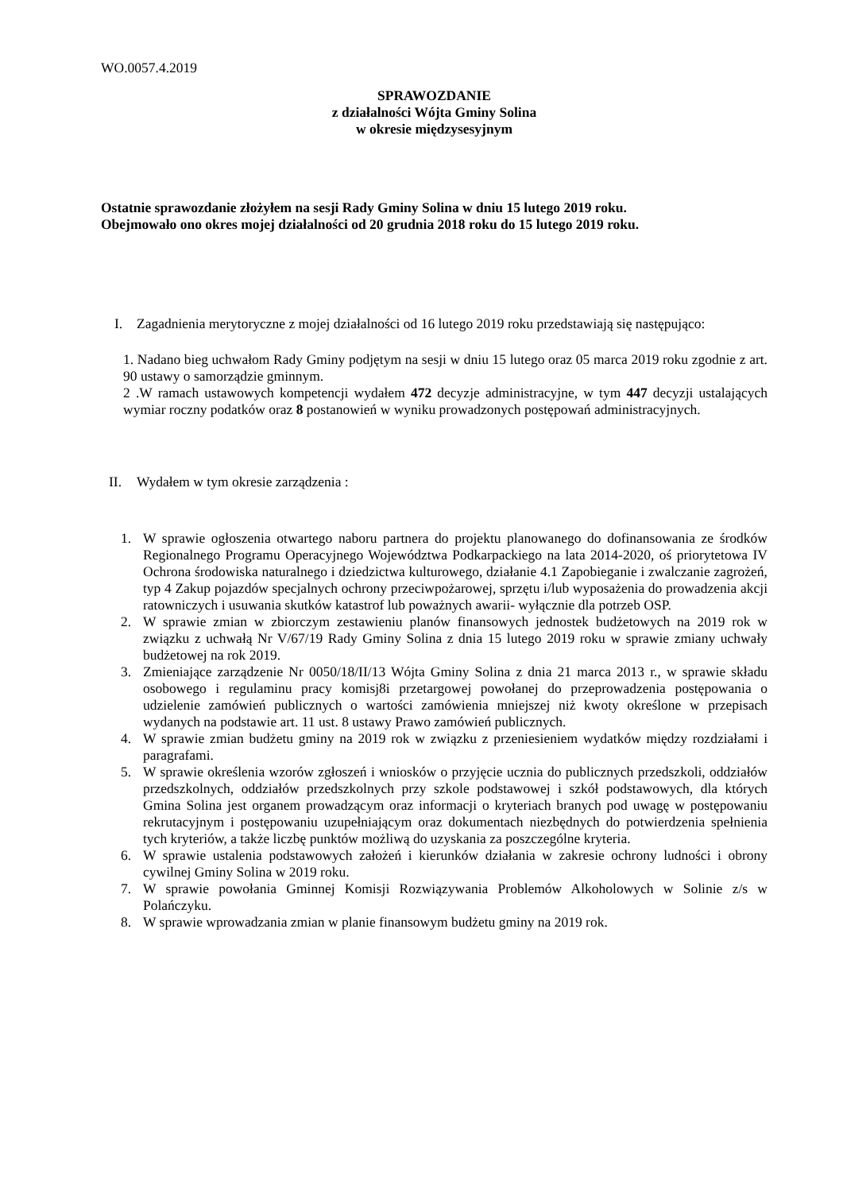WO.0057.4.2019
SPRAWOZDANIE
z działalności Wójta Gminy Solina
w okresie międzysesyjnym
Ostatnie sprawozdanie złożyłem na sesji Rady Gminy Solina w dniu 15 lutego 2019 roku.
Obejmowało ono okres mojej działalności od 20 grudnia 2018 roku do 15 lutego 2019 roku.
I. Zagadnienia merytoryczne z mojej działalności od 16 lutego 2019 roku przedstawiają się następująco:
1. Nadano bieg uchwałom Rady Gminy podjętym na sesji w dniu 15 lutego oraz 05 marca 2019 roku zgodnie z art. 90 ustawy o samorządzie gminnym.
2 .W ramach ustawowych kompetencji wydałem 472 decyzje administracyjne, w tym 447 decyzji ustalających wymiar roczny podatków oraz 8 postanowień w wyniku prowadzonych postępowań administracyjnych.
II. Wydałem w tym okresie zarządzenia :
1. W sprawie ogłoszenia otwartego naboru partnera do projektu planowanego do dofinansowania ze środków Regionalnego Programu Operacyjnego Województwa Podkarpackiego na lata 2014-2020, oś priorytetowa IV Ochrona środowiska naturalnego i dziedzictwa kulturowego, działanie 4.1 Zapobieganie i zwalczanie zagrożeń, typ 4 Zakup pojazdów specjalnych ochrony przeciwpożarowej, sprzętu i/lub wyposażenia do prowadzenia akcji ratowniczych i usuwania skutków katastrof lub poważnych awarii- wyłącznie dla potrzeb OSP.
2. W sprawie zmian w zbiorczym zestawieniu planów finansowych jednostek budżetowych na 2019 rok w związku z uchwałą Nr V/67/19 Rady Gminy Solina z dnia 15 lutego 2019 roku w sprawie zmiany uchwały budżetowej na rok 2019.
3. Zmieniające zarządzenie Nr 0050/18/II/13 Wójta Gminy Solina z dnia 21 marca 2013 r., w sprawie składu osobowego i regulaminu pracy komisj8i przetargowej powołanej do przeprowadzenia postępowania o udzielenie zamówień publicznych o wartości zamówienia mniejszej niż kwoty określone w przepisach wydanych na podstawie art. 11 ust. 8 ustawy Prawo zamówień publicznych.
4. W sprawie zmian budżetu gminy na 2019 rok w związku z przeniesieniem wydatków między rozdziałami i paragrafami.
5. W sprawie określenia wzorów zgłoszeń i wniosków o przyjęcie ucznia do publicznych przedszkoli, oddziałów przedszkolnych, oddziałów przedszkolnych przy szkole podstawowej i szkół podstawowych, dla których Gmina Solina jest organem prowadzącym oraz informacji o kryteriach branych pod uwagę w postępowaniu rekrutacyjnym i postępowaniu uzupełniającym oraz dokumentach niezbędnych do potwierdzenia spełnienia tych kryteriów, a także liczbę punktów możliwą do uzyskania za poszczególne kryteria.
6. W sprawie ustalenia podstawowych założeń i kierunków działania w zakresie ochrony ludności i obrony cywilnej Gminy Solina w 2019 roku.
7. W sprawie powołania Gminnej Komisji Rozwiązywania Problemów Alkoholowych w Solinie z/s w Polańczyku.
8. W sprawie wprowadzania zmian w planie finansowym budżetu gminy na 2019 rok.